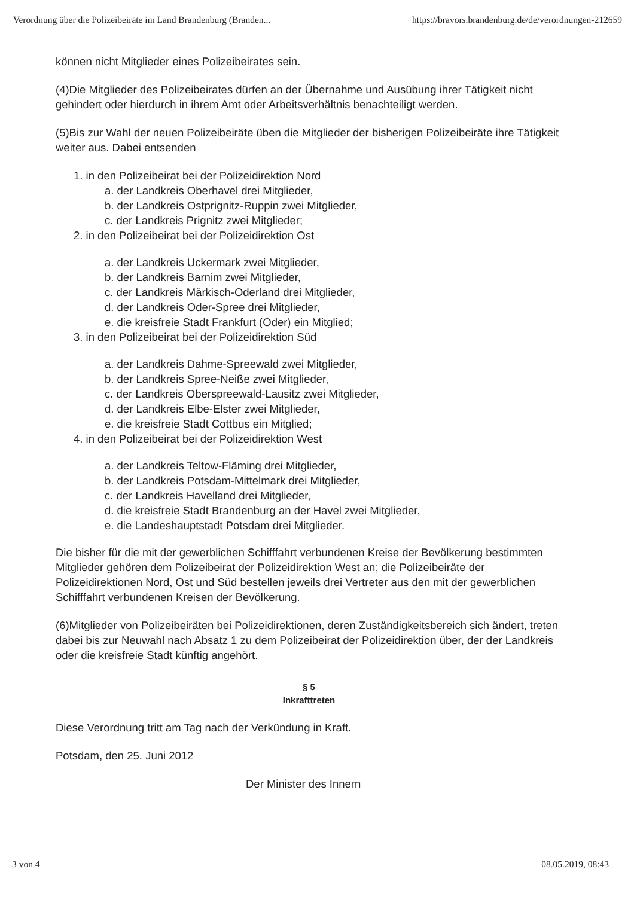Verordnung über die Polizeibeiräte im Land Brandenburg (Branden... https://bravors.brandenburg.de/de/verordnungen-212659
können nicht Mitglieder eines Polizeibeirates sein.
(4)Die Mitglieder des Polizeibeirates dürfen an der Übernahme und Ausübung ihrer Tätigkeit nicht gehindert oder hierdurch in ihrem Amt oder Arbeitsverhältnis benachteiligt werden.
(5)Bis zur Wahl der neuen Polizeibeiräte üben die Mitglieder der bisherigen Polizeibeiräte ihre Tätigkeit weiter aus. Dabei entsenden
1. in den Polizeibeirat bei der Polizeidirektion Nord
a. der Landkreis Oberhavel drei Mitglieder,
b. der Landkreis Ostprignitz-Ruppin zwei Mitglieder,
c. der Landkreis Prignitz zwei Mitglieder;
2. in den Polizeibeirat bei der Polizeidirektion Ost
a. der Landkreis Uckermark zwei Mitglieder,
b. der Landkreis Barnim zwei Mitglieder,
c. der Landkreis Märkisch-Oderland drei Mitglieder,
d. der Landkreis Oder-Spree drei Mitglieder,
e. die kreisfreie Stadt Frankfurt (Oder) ein Mitglied;
3. in den Polizeibeirat bei der Polizeidirektion Süd
a. der Landkreis Dahme-Spreewald zwei Mitglieder,
b. der Landkreis Spree-Neiße zwei Mitglieder,
c. der Landkreis Oberspreewald-Lausitz zwei Mitglieder,
d. der Landkreis Elbe-Elster zwei Mitglieder,
e. die kreisfreie Stadt Cottbus ein Mitglied;
4. in den Polizeibeirat bei der Polizeidirektion West
a. der Landkreis Teltow-Fläming drei Mitglieder,
b. der Landkreis Potsdam-Mittelmark drei Mitglieder,
c. der Landkreis Havelland drei Mitglieder,
d. die kreisfreie Stadt Brandenburg an der Havel zwei Mitglieder,
e. die Landeshauptstadt Potsdam drei Mitglieder.
Die bisher für die mit der gewerblichen Schifffahrt verbundenen Kreise der Bevölkerung bestimmten Mitglieder gehören dem Polizeibeirat der Polizeidirektion West an; die Polizeibeiräte der Polizeidirektionen Nord, Ost und Süd bestellen jeweils drei Vertreter aus den mit der gewerblichen Schifffahrt verbundenen Kreisen der Bevölkerung.
(6)Mitglieder von Polizeibeiräten bei Polizeidirektionen, deren Zuständigkeitsbereich sich ändert, treten dabei bis zur Neuwahl nach Absatz 1 zu dem Polizeibeirat der Polizeidirektion über, der der Landkreis oder die kreisfreie Stadt künftig angehört.
§ 5
Inkrafttreten
Diese Verordnung tritt am Tag nach der Verkündung in Kraft.
Potsdam, den 25. Juni 2012
Der Minister des Innern
3 von 4 08.05.2019, 08:43